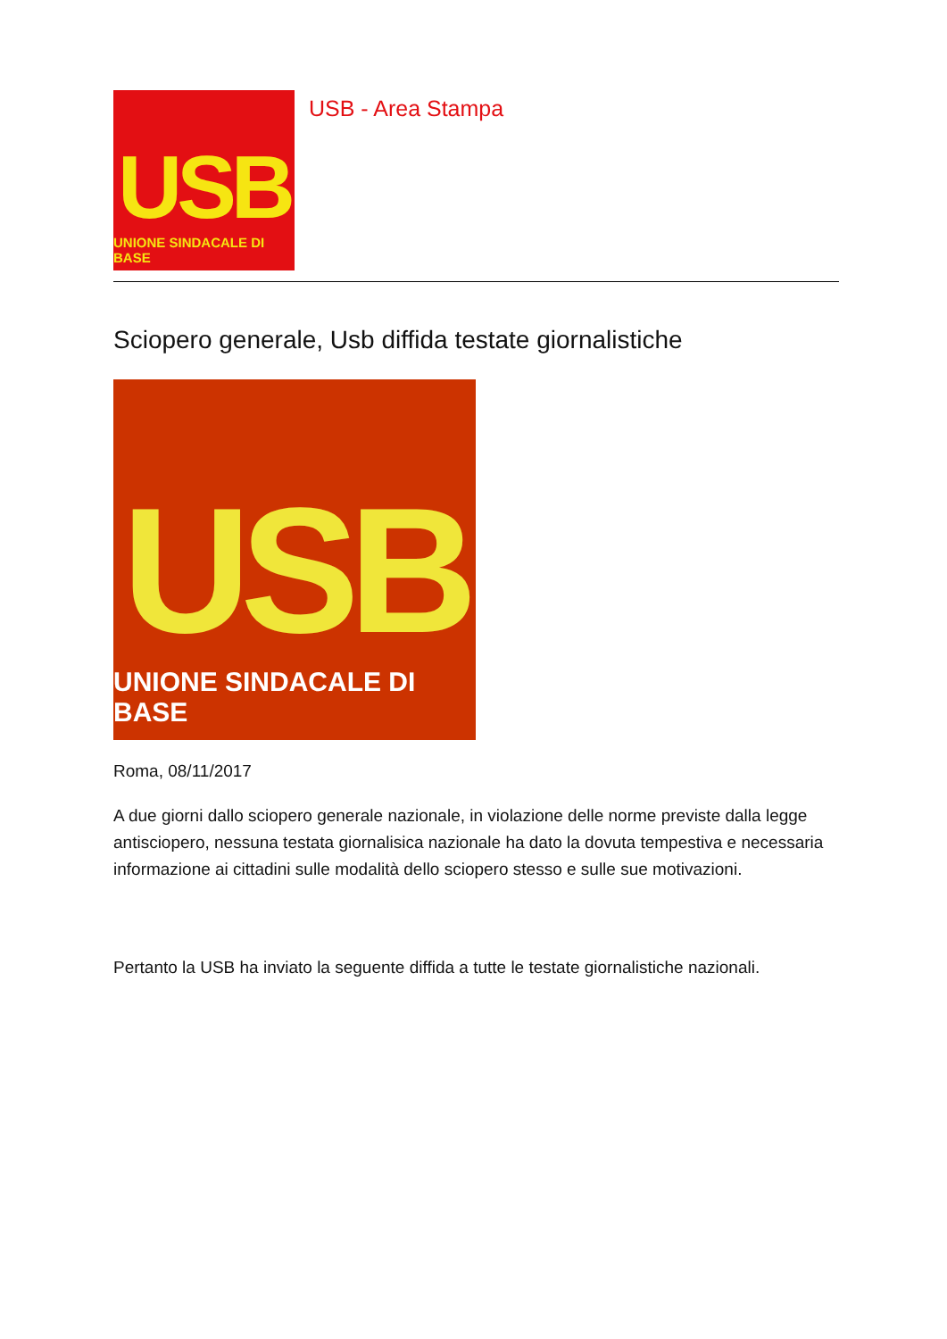USB
UNIONE SINDACALE DI BASE
USB - Area Stampa
Sciopero generale, Usb diffida testate giornalistiche
USB
UNIONE SINDACALE DI BASE
Roma, 08/11/2017
A due giorni dallo sciopero generale nazionale, in violazione delle norme previste dalla legge antisciopero, nessuna testata giornalisica nazionale ha dato la dovuta tempestiva e necessaria informazione ai cittadini sulle modalità dello sciopero stesso e sulle sue motivazioni.
Pertanto la USB ha inviato la seguente diffida a tutte le testate giornalistiche nazionali.